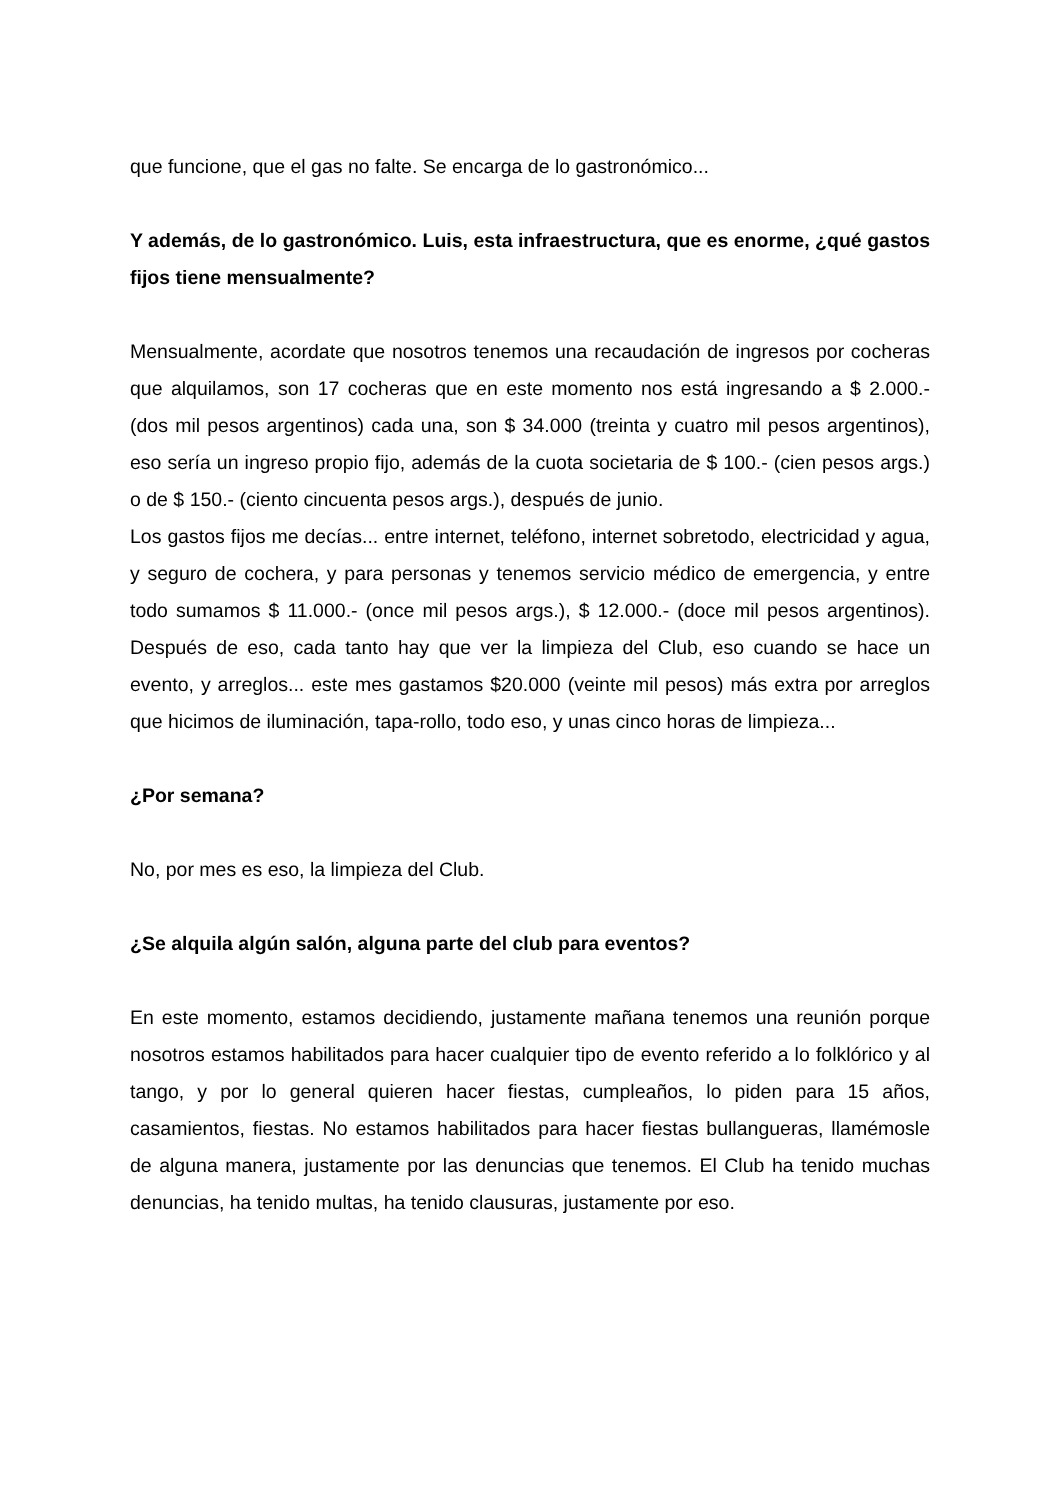que funcione, que el gas no falte. Se encarga de lo gastronómico...
Y además, de lo gastronómico. Luis, esta infraestructura, que es enorme, ¿qué gastos fijos tiene mensualmente?
Mensualmente, acordate que nosotros tenemos una recaudación de ingresos por cocheras que alquilamos, son 17 cocheras que en este momento nos está ingresando a $ 2.000.- (dos mil pesos argentinos) cada una, son $ 34.000 (treinta y cuatro mil pesos argentinos), eso sería un ingreso propio fijo, además de la cuota societaria de $ 100.- (cien pesos args.) o de $ 150.- (ciento cincuenta pesos args.), después de junio.
Los gastos fijos me decías... entre internet, teléfono, internet sobretodo, electricidad y agua, y seguro de cochera, y para personas y tenemos servicio médico de emergencia, y entre todo sumamos $ 11.000.- (once mil pesos args.), $ 12.000.- (doce mil pesos argentinos). Después de eso, cada tanto hay que ver la limpieza del Club, eso cuando se hace un evento, y arreglos... este mes gastamos $20.000 (veinte mil pesos) más extra por arreglos que hicimos de iluminación, tapa-rollo, todo eso, y unas cinco horas de limpieza...
¿Por semana?
No, por mes es eso, la limpieza del Club.
¿Se alquila algún salón, alguna parte del club para eventos?
En este momento, estamos decidiendo, justamente mañana tenemos una reunión porque nosotros estamos habilitados para hacer cualquier tipo de evento referido a lo folklórico y al tango, y por lo general quieren hacer fiestas, cumpleaños, lo piden para 15 años, casamientos, fiestas. No estamos habilitados para hacer fiestas bullangueras, llamémosle de alguna manera, justamente por las denuncias que tenemos. El Club ha tenido muchas denuncias, ha tenido multas, ha tenido clausuras, justamente por eso.